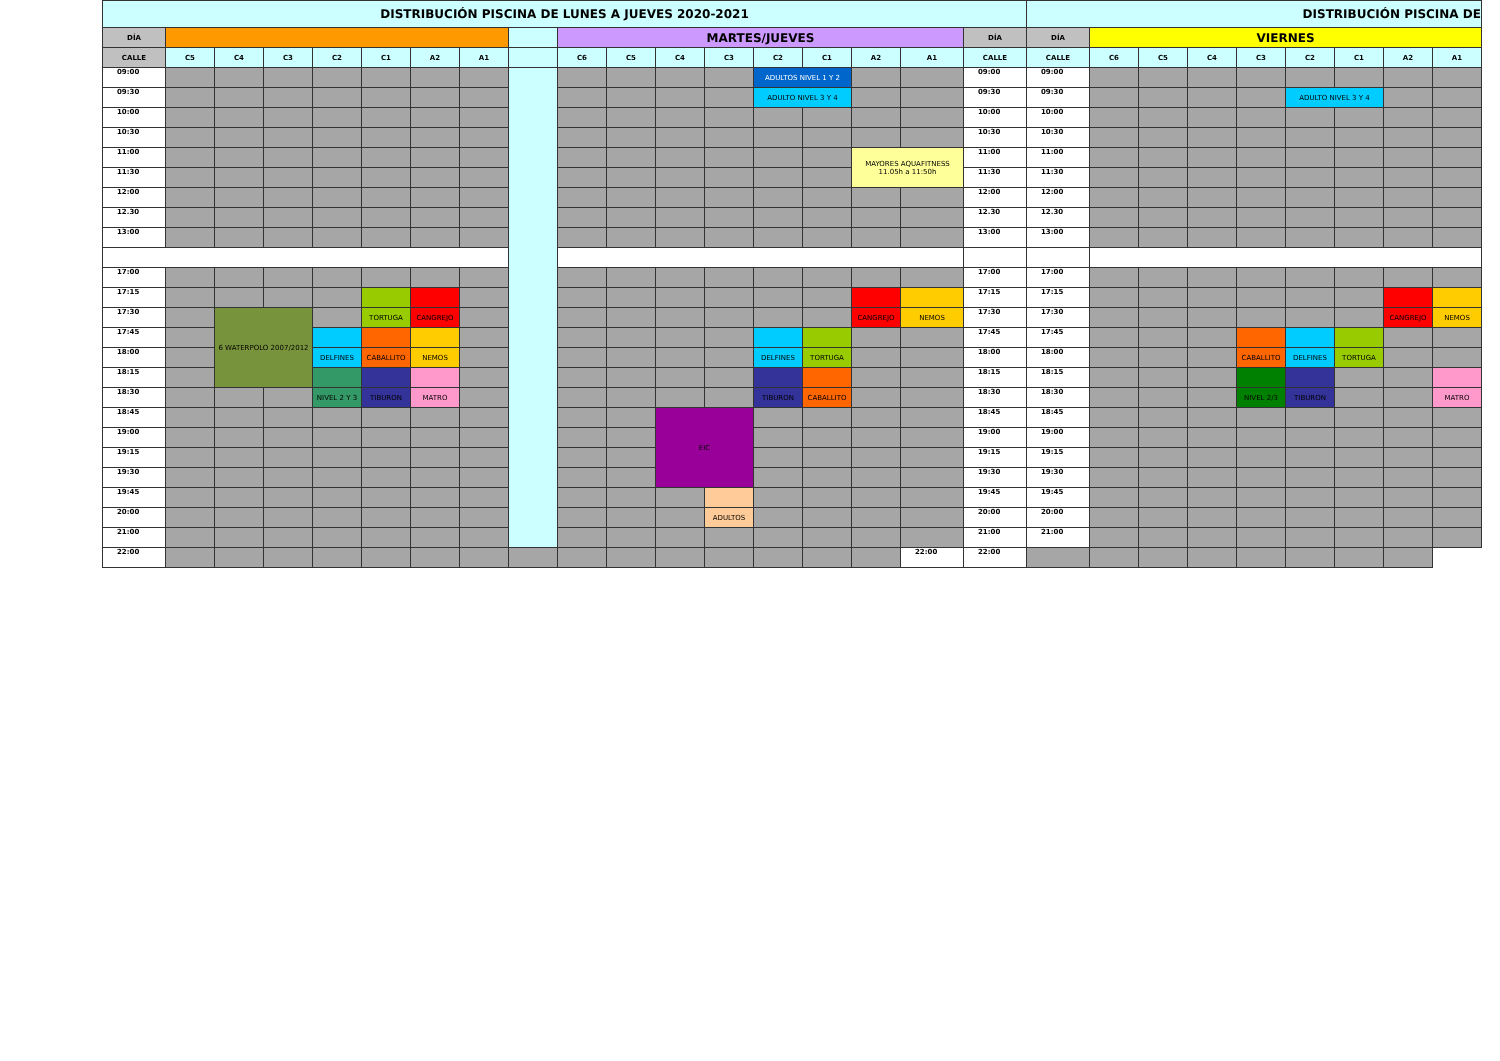| DISTRIBUCIÓN PISCINA DE LUNES A JUEVES 2020-2021 | | | | | | | | | | | | | | | | | | DISTRIBUCIÓN PISCINA DE | | | | | | | | |
| --- | --- | --- | --- | --- | --- | --- | --- | --- | --- | --- | --- | --- | --- | --- | --- | --- | --- | --- | --- | --- | --- | --- | --- | --- | --- | --- |
| DÍA | | | | | | | | | MARTES/JUEVES | | | | | | | | DÍA | DÍA | VIERNES | | | | | | | |
| CALLE | C5 | C4 | C3 | C2 | C1 | A2 | A1 | | C6 | C5 | C4 | C3 | C2 | C1 | A2 | A1 | CALLE | CALLE | C6 | C5 | C4 | C3 | C2 | C1 | A2 | A1 |
| 09:00 | | | | | | | | | | | | | ADULTOS NIVEL 1 Y 2 | | | | 09:00 | 09:00 | | | | | | | | |
| 09:30 | | | | | | | | | | | | | ADULTO NIVEL 3 Y 4 | | | | 09:30 | 09:30 | | | | | ADULTO NIVEL 3 Y 4 | | | |
| 10:00 | | | | | | | | | | | | | | | | | 10:00 | 10:00 | | | | | | | | |
| 10:30 | | | | | | | | | | | | | | | | | 10:30 | 10:30 | | | | | | | | |
| 11:00 | | | | | | | | | | | | | | | MAYORES AQUAFITNESS 11.05h a 11:50h | | 11:00 | 11:00 | | | | | | | | |
| 11:30 | | | | | | | | | | | | | | | | | 11:30 | 11:30 | | | | | | | | |
| 12:00 | | | | | | | | | | | | | | | | | 12:00 | 12:00 | | | | | | | | |
| 12.30 | | | | | | | | | | | | | | | | | 12.30 | 12.30 | | | | | | | | |
| 13:00 | | | | | | | | | | | | | | | | | 13:00 | 13:00 | | | | | | | | |
| 17:00 | | | | | | | | | | | | | | | | | 17:00 | 17:00 | | | | | | | | |
| 17:15 | | | | | | | | | | | | | | | | | 17:15 | 17:15 | | | | | | | | |
| 17:30 | | 6 WATERPOLO 2007/2012 | | | TORTUGA | CANGREJO | | | | | | | | | CANGREJO | NEMOS | 17:30 | 17:30 | | | | | | | CANGREJO | NEMOS |
| 17:45 | | | | | | | | | | | | | | | | | 17:45 | 17:45 | | | | | | | | |
| 18:00 | | | | DELFINES | CABALLITO | NEMOS | | | | | | | DELFINES | TORTUGA | | | 18:00 | 18:00 | | | | CABALLITO | DELFINES | TORTUGA | | |
| 18:15 | | | | | | | | | | | | | | | | | 18:15 | 18:15 | | | | | | | | |
| 18:30 | | | | NIVEL 2 Y 3 | TIBURON | MATRO | | | | | | | TIBURON | CABALLITO | | | 18:30 | 18:30 | | | | NIVEL 2/3 | TIBURON | | | MATRO |
| 18:45 | | | | | | | | | | | EIC | | | | | | 18:45 | 18:45 | | | | | | | | |
| 19:00 | | | | | | | | | | | | | | | | | 19:00 | 19:00 | | | | | | | | |
| 19:15 | | | | | | | | | | | | | | | | | 19:15 | 19:15 | | | | | | | | |
| 19:30 | | | | | | | | | | | | | | | | | 19:30 | 19:30 | | | | | | | | |
| 19:45 | | | | | | | | | | | | | | | | | 19:45 | 19:45 | | | | | | | | |
| 20:00 | | | | | | | | | | | | ADULTOS | | | | | 20:00 | 20:00 | | | | | | | | |
| 21:00 | | | | | | | | | | | | | | | | | 21:00 | 21:00 | | | | | | | | |
| 22:00 | | | | | | | | | | | | | | | | 22:00 | 22:00 | | | | | | | | | |